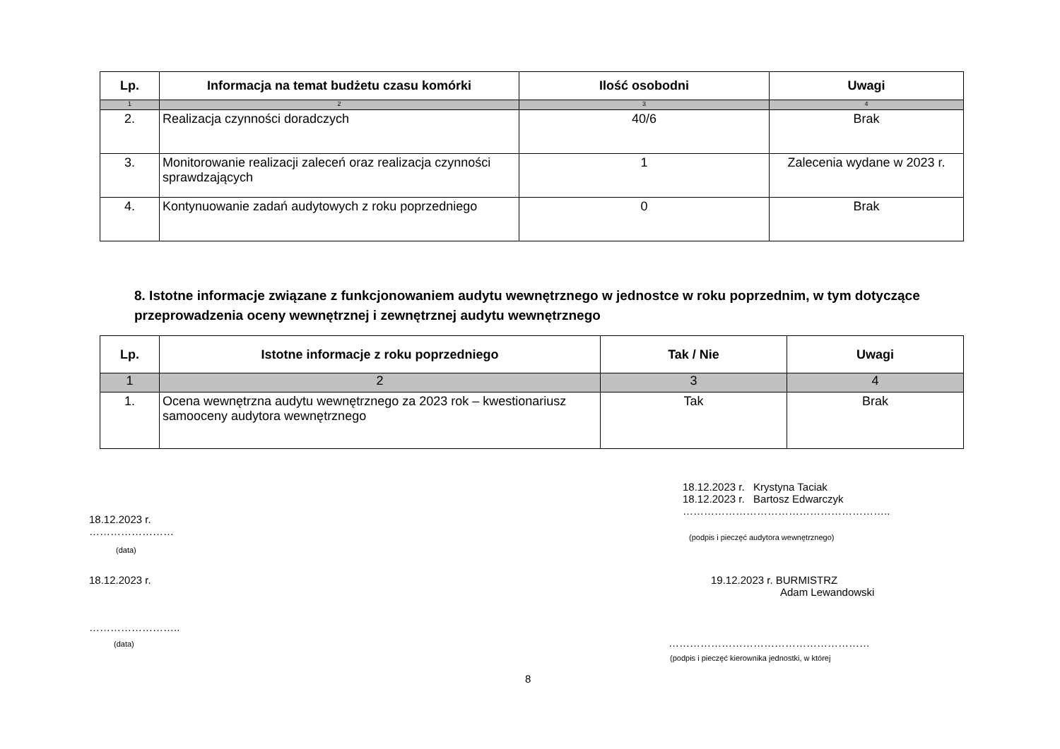| Lp. | Informacja na temat budżetu czasu komórki | Ilość osobodni | Uwagi |
| --- | --- | --- | --- |
| 1 | 2 | 3 | 4 |
| 2. | Realizacja czynności doradczych | 40/6 | Brak |
| 3. | Monitorowanie realizacji zaleceń oraz realizacja czynności sprawdzających | 1 | Zalecenia wydane w 2023 r. |
| 4. | Kontynuowanie zadań audytowych z roku poprzedniego | 0 | Brak |
8. Istotne informacje związane z funkcjonowaniem audytu wewnętrznego w jednostce w roku poprzednim, w tym dotyczące przeprowadzenia oceny wewnętrznej i zewnętrznej audytu wewnętrznego
| Lp. | Istotne informacje z roku poprzedniego | Tak / Nie | Uwagi |
| --- | --- | --- | --- |
| 1 | 2 | 3 | 4 |
| 1. | Ocena wewnętrzna audytu wewnętrznego za 2023 rok – kwestionariusz samooceny audytora wewnętrznego | Tak | Brak |
18.12.2023 r. Krystyna Taciak
18.12.2023 r. Bartosz Edwarczyk
…………………………………………………..
(podpis i pieczęć audytora wewnętrznego)
18.12.2023 r.
……………………
(data)
18.12.2023 r.
19.12.2023 r. BURMISTRZ
Adam Lewandowski
……………………..
(data) …………………………………………………
(podpis i pieczęć kierownika jednostki, w której
8